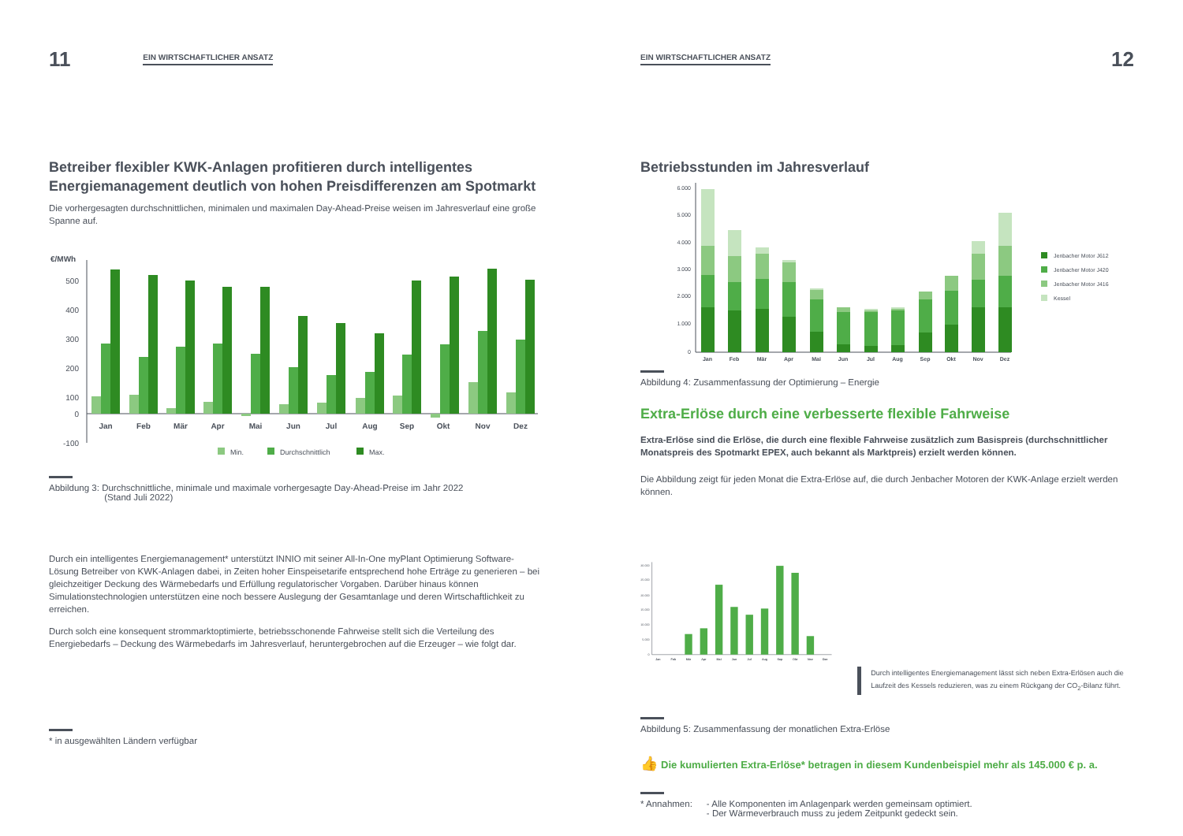11 EIN WIRTSCHAFTLICHER ANSATZ
Betreiber flexibler KWK-Anlagen profitieren durch intelligentes Energiemanagement deutlich von hohen Preisdifferenzen am Spotmarkt
Die vorhergesagten durchschnittlichen, minimalen und maximalen Day-Ahead-Preise weisen im Jahresverlauf eine große Spanne auf.
€/MWh
500
400
300
200
100
0
-100
Jan
Feb
Mär
Apr
Mai
Jun
Jul
Aug
Sep
Okt
Nov
Dez
Min.
Durchschnittlich
Max.
Abbildung 3: Durchschnittliche, minimale und maximale vorhergesagte Day-Ahead-Preise im Jahr 2022
(Stand Juli 2022)
Durch ein intelligentes Energiemanagement* unterstützt INNIO mit seiner All-In-One myPlant Optimierung Software-Lösung Betreiber von KWK-Anlagen dabei, in Zeiten hoher Einspeisetarife entsprechend hohe Erträge zu generieren – bei gleichzeitiger Deckung des Wärmebedarfs und Erfüllung regulatorischer Vorgaben. Darüber hinaus können Simulationstechnologien unterstützen eine noch bessere Auslegung der Gesamtanlage und deren Wirtschaftlichkeit zu erreichen.
Durch solch eine konsequent strommarktoptimierte, betriebsschonende Fahrweise stellt sich die Verteilung des Energiebedarfs – Deckung des Wärmebedarfs im Jahresverlauf, heruntergebrochen auf die Erzeuger – wie folgt dar.
* in ausgewählten Ländern verfügbar
EIN WIRTSCHAFTLICHER ANSATZ 12
Betriebsstunden im Jahresverlauf
6.000
5.000
4.000
3.000
2.000
1.000
0
Jan
Feb
Mär
Apr
Mai
Jun
Jul
Aug
Sep
Okt
Nov
Dez
Jenbacher Motor J612
Jenbacher Motor J420
Jenbacher Motor J416
Kessel
Abbildung 4: Zusammenfassung der Optimierung – Energie
Extra-Erlöse durch eine verbesserte flexible Fahrweise
Extra-Erlöse sind die Erlöse, die durch eine flexible Fahrweise zusätzlich zum Basispreis (durchschnittlicher Monatspreis des Spotmarkt EPEX, auch bekannt als Marktpreis) erzielt werden können.
Die Abbildung zeigt für jeden Monat die Extra-Erlöse auf, die durch Jenbacher Motoren der KWK-Anlage erzielt werden können.
30.000
25.000
20.000
15.000
10.000
5.000
0
Jan
Feb
Mär
Apr
Mai
Jun
Jul
Aug
Sep
Okt
Nov
Dez
Durch intelligentes Energiemanagement lässt sich neben Extra-Erlösen auch die Laufzeit des Kessels reduzieren, was zu einem Rückgang der CO<sub>2</sub>-Bilanz führt.
Abbildung 5: Zusammenfassung der monatlichen Extra-Erlöse
👍 Die kumulierten Extra-Erlöse* betragen in diesem Kundenbeispiel mehr als 145.000 € p. a.
* Annahmen: - Alle Komponenten im Anlagenpark werden gemeinsam optimiert.
- Der Wärmeverbrauch muss zu jedem Zeitpunkt gedeckt sein.